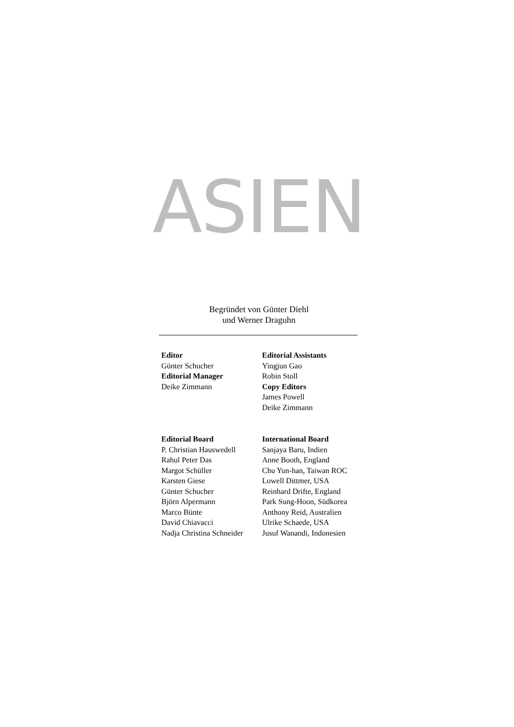ASIEN
Begründet von Günter Diehl
und Werner Draguhn
Editor
Günter Schucher
Editorial Manager
Deike Zimmann
Editorial Assistants
Yingjun Gao
Robin Stoll
Copy Editors
James Powell
Deike Zimmann
Editorial Board
P. Christian Hauswedell
Rahul Peter Das
Margot Schüller
Karsten Giese
Günter Schucher
Björn Alpermann
Marco Bünte
David Chiavacci
Nadja Christina Schneider
International Board
Sanjaya Baru, Indien
Anne Booth, England
Chu Yun-han, Taiwan ROC
Lowell Dittmer, USA
Reinhard Drifte, England
Park Sung-Hoon, Südkorea
Anthony Reid, Australien
Ulrike Schaede, USA
Jusuf Wanandi, Indonesien